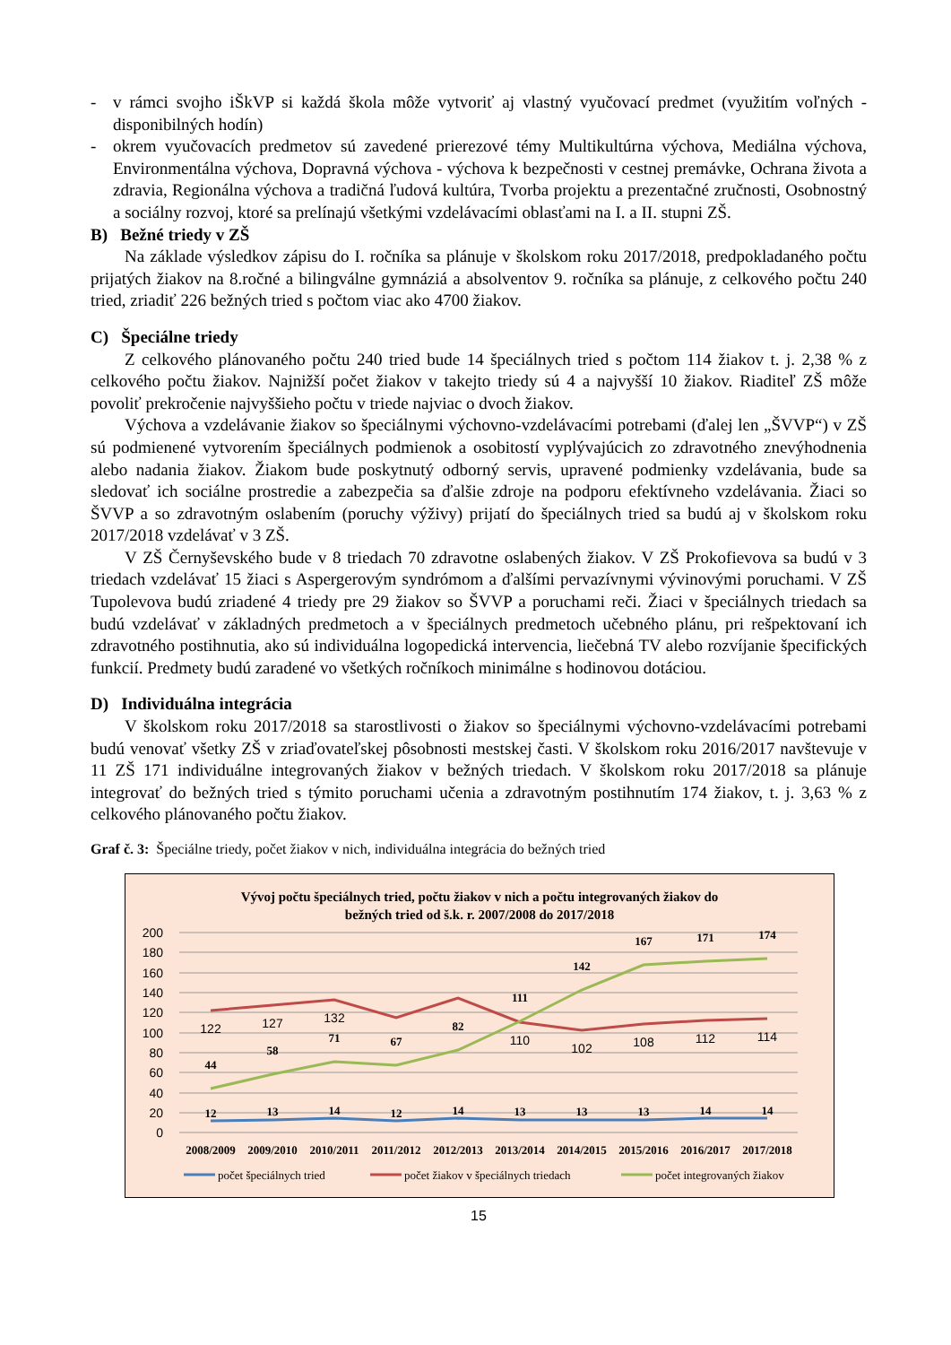- v rámci svojho iŠkVP si každá škola môže vytvoriť aj vlastný vyučovací predmet (využitím voľných - disponibilných hodín)
- okrem vyučovacích predmetov sú zavedené prierezové témy Multikultúrna výchova, Mediálna výchova, Environmentálna výchova, Dopravná výchova - výchova k bezpečnosti v cestnej premávke, Ochrana života a zdravia, Regionálna výchova a tradičná ľudová kultúra, Tvorba projektu a prezentačné zručnosti, Osobnostný a sociálny rozvoj, ktoré sa prelínajú všetkými vzdelávacími oblasťami na I. a II. stupni ZŠ.
B) Bežné triedy v ZŠ
Na základe výsledkov zápisu do I. ročníka sa plánuje v školskom roku 2017/2018, predpokladaného počtu prijatých žiakov na 8.ročné a bilingválne gymnáziá a absolventov 9. ročníka sa plánuje, z celkového počtu 240 tried, zriadiť 226 bežných tried s počtom viac ako 4700 žiakov.
C) Špeciálne triedy
Z celkového plánovaného počtu 240 tried bude 14 špeciálnych tried s počtom 114 žiakov t. j. 2,38 % z celkového počtu žiakov. Najnižší počet žiakov v takejto triedy sú 4 a najvyšší 10 žiakov. Riaditeľ ZŠ môže povoliť prekročenie najvyššieho počtu v triede najviac o dvoch žiakov.
Výchova a vzdelávanie žiakov so špeciálnymi výchovno-vzdelávacími potrebami (ďalej len „ŠVVP“) v ZŠ sú podmienené vytvorením špeciálnych podmienok a osobitostí vyplývajúcich zo zdravotného znevýhodnenia alebo nadania žiakov. Žiakom bude poskytnutý odborný servis, upravené podmienky vzdelávania, bude sa sledovať ich sociálne prostredie a zabezpečia sa ďalšie zdroje na podporu efektívneho vzdelávania. Žiaci so ŠVVP a so zdravotným oslabením (poruchy výživy) prijatí do špeciálnych tried sa budú aj v školskom roku 2017/2018 vzdelávať v 3 ZŠ.
V ZŠ Černyševského bude v 8 triedach 70 zdravotne oslabených žiakov. V ZŠ Prokofievova sa budú v 3 triedach vzdelávať 15 žiaci s Aspergerovým syndrómom a ďalšími pervazívnymi vývinovými poruchami. V ZŠ Tupolevova budú zriadené 4 triedy pre 29 žiakov so ŠVVP a poruchami reči. Žiaci v špeciálnych triedach sa budú vzdelávať v základných predmetoch a v špeciálnych predmetoch učebného plánu, pri rešpektovaní ich zdravotného postihnutia, ako sú individuálna logopedická intervencia, liečebná TV alebo rozvíjanie špecifických funkcií. Predmety budú zaradené vo všetkých ročníkoch minimálne s hodinovou dotáciou.
D) Individuálna integrácia
V školskom roku 2017/2018 sa starostlivosti o žiakov so špeciálnymi výchovno-vzdelávacími potrebami budú venovať všetky ZŠ v zriaďovateľskej pôsobnosti mestskej časti. V školskom roku 2016/2017 navštevuje v 11 ZŠ 171 individuálne integrovaných žiakov v bežných triedach. V školskom roku 2017/2018 sa plánuje integrovať do bežných tried s týmito poruchami učenia a zdravotným postihnutím 174 žiakov, t. j. 3,63 % z celkového plánovaného počtu žiakov.
Graf č. 3: Špeciálne triedy, počet žiakov v nich, individuálna integrácia do bežných tried
Vývoj počtu špeciálnych tried, počtu žiakov v nich a počtu integrovaných žiakov do
bežných tried od š.k. r. 2007/2008 do 2017/2018
200
180
160
140
120
100
80
60
40
20
0
12
13
14
12
14
13
13
13
14
14
44
58
71
67
82
111
142
167
171
174
122
127
132
110
102
108
112
114
2008/2009
2009/2010
2010/2011
2011/2012
2012/2013
2013/2014
2014/2015
2015/2016
2016/2017
2017/2018
počet špeciálnych tried
počet žiakov v špeciálnych triedach
počet integrovaných žiakov
15